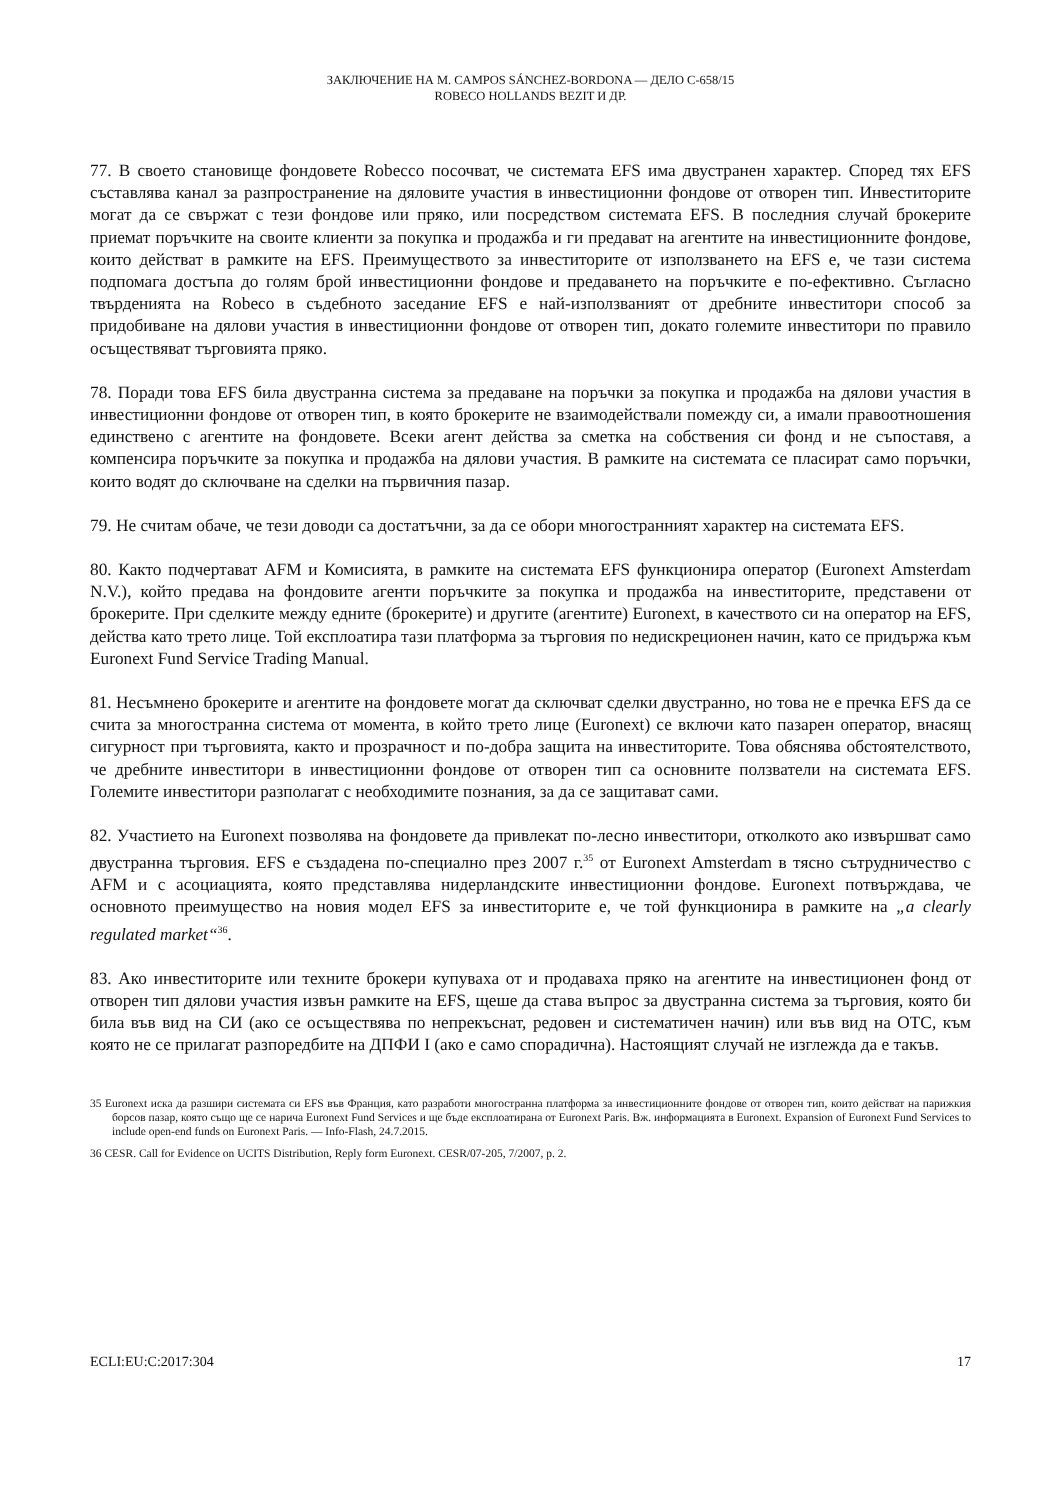ЗАКЛЮЧЕНИЕ НА M. CAMPOS SÁNCHEZ-BORDONA — ДЕЛО C-658/15
ROBECO HOLLANDS BEZIT И ДР.
77. В своето становище фондовете Robecco посочват, че системата EFS има двустранен характер. Според тях EFS съставлява канал за разпространение на дяловите участия в инвестиционни фондове от отворен тип. Инвеститорите могат да се свържат с тези фондове или пряко, или посредством системата EFS. В последния случай брокерите приемат поръчките на своите клиенти за покупка и продажба и ги предават на агентите на инвестиционните фондове, които действат в рамките на EFS. Преимуществото за инвеститорите от използването на EFS е, че тази система подпомага достъпа до голям брой инвестиционни фондове и предаването на поръчките е по-ефективно. Съгласно твърденията на Robeco в съдебното заседание EFS е най-използваният от дребните инвеститори способ за придобиване на дялови участия в инвестиционни фондове от отворен тип, докато големите инвеститори по правило осъществяват търговията пряко.
78. Поради това EFS била двустранна система за предаване на поръчки за покупка и продажба на дялови участия в инвестиционни фондове от отворен тип, в която брокерите не взаимодействали помежду си, а имали правоотношения единствено с агентите на фондовете. Всеки агент действа за сметка на собствения си фонд и не съпоставя, а компенсира поръчките за покупка и продажба на дялови участия. В рамките на системата се пласират само поръчки, които водят до сключване на сделки на първичния пазар.
79. Не считам обаче, че тези доводи са достатъчни, за да се обори многостранният характер на системата EFS.
80. Както подчертават AFM и Комисията, в рамките на системата EFS функционира оператор (Euronext Amsterdam N.V.), който предава на фондовите агенти поръчките за покупка и продажба на инвеститорите, представени от брокерите. При сделките между едните (брокерите) и другите (агентите) Euronext, в качеството си на оператор на EFS, действа като трето лице. Той експлоатира тази платформа за търговия по недискреционен начин, като се придържа към Euronext Fund Service Trading Manual.
81. Несъмнено брокерите и агентите на фондовете могат да сключват сделки двустранно, но това не е пречка EFS да се счита за многостранна система от момента, в който трето лице (Euronext) се включи като пазарен оператор, внасящ сигурност при търговията, както и прозрачност и по-добра защита на инвеститорите. Това обяснява обстоятелството, че дребните инвеститори в инвестиционни фондове от отворен тип са основните ползватели на системата EFS. Големите инвеститори разполагат с необходимите познания, за да се защитават сами.
82. Участието на Euronext позволява на фондовете да привлекат по-лесно инвеститори, отколкото ако извършват само двустранна търговия. EFS е създадена по-специално през 2007 г.<sup>35</sup> от Euronext Amsterdam в тясно сътрудничество с AFM и с асоциацията, която представлява нидерландските инвестиционни фондове. Euronext потвърждава, че основното преимущество на новия модел EFS за инвеститорите е, че той функционира в рамките на „a clearly regulated market“<sup>36</sup>.
83. Ако инвеститорите или техните брокери купуваха от и продаваха пряко на агентите на инвестиционен фонд от отворен тип дялови участия извън рамките на EFS, щеше да става въпрос за двустранна система за търговия, която би била във вид на СИ (ако се осъществява по непрекъснат, редовен и систематичен начин) или във вид на OTC, към която не се прилагат разпоредбите на ДПФИ I (ако е само спорадична). Настоящият случай не изглежда да е такъв.
35 Euronext иска да разшири системата си EFS във Франция, като разработи многостранна платформа за инвестиционните фондове от отворен тип, които действат на парижкия борсов пазар, която също ще се нарича Euronext Fund Services и ще бъде експлоатирана от Euronext Paris. Вж. информацията в Euronext. Expansion of Euronext Fund Services to include open-end funds on Euronext Paris. — Info-Flash, 24.7.2015.
36 CESR. Call for Evidence on UCITS Distribution, Reply form Euronext. CESR/07-205, 7/2007, p. 2.
ECLI:EU:C:2017:304 17